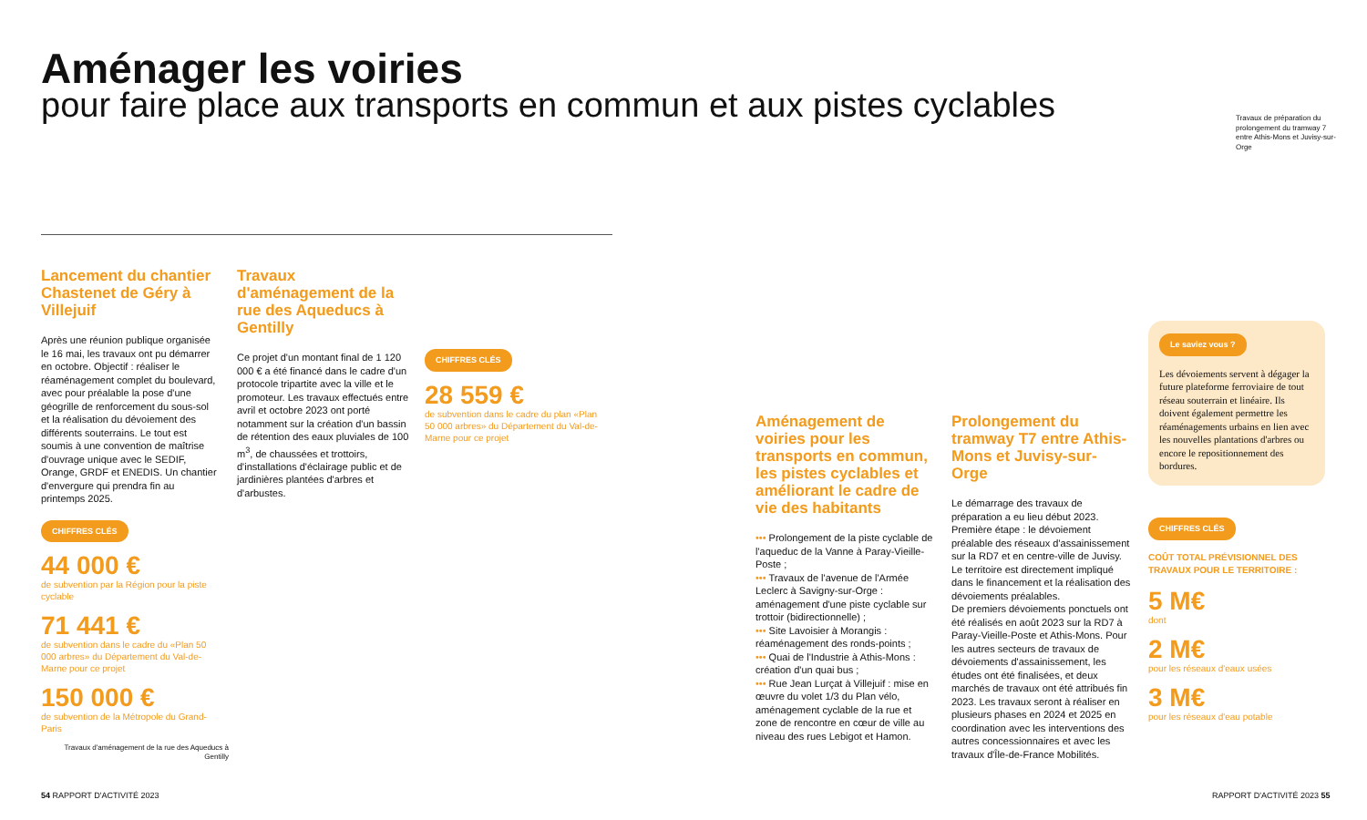Aménager les voiries
pour faire place aux transports en commun et aux pistes cyclables
Lancement du chantier Chastenet de Géry à Villejuif
Après une réunion publique organisée le 16 mai, les travaux ont pu démarrer en octobre. Objectif : réaliser le réaménagement complet du boulevard, avec pour préalable la pose d'une géogrille de renforcement du sous-sol et la réalisation du dévoiement des différents souterrains. Le tout est soumis à une convention de maîtrise d'ouvrage unique avec le SEDIF, Orange, GRDF et ENEDIS. Un chantier d'envergure qui prendra fin au printemps 2025.
CHIFFRES CLÉS
44 000 €
de subvention par la Région pour la piste cyclable
71 441 €
de subvention dans le cadre du «Plan 50 000 arbres» du Département du Val-de-Marne pour ce projet
150 000 €
de subvention de la Métropole du Grand-Paris
Travaux d'aménagement de la rue des Aqueducs à Gentilly
Travaux d'aménagement de la rue des Aqueducs à Gentilly
Ce projet d'un montant final de 1 120 000 € a été financé dans le cadre d'un protocole tripartite avec la ville et le promoteur. Les travaux effectués entre avril et octobre 2023 ont porté notamment sur la création d'un bassin de rétention des eaux pluviales de 100 m<sup>3</sup>, de chaussées et trottoirs, d'installations d'éclairage public et de jardinières plantées d'arbres et d'arbustes.
CHIFFRES CLÉS
28 559 €
de subvention dans le cadre du plan «Plan 50 000 arbres» du Département du Val-de-Marne pour ce projet
Travaux de préparation du prolongement du tramway 7 entre Athis-Mons et Juvisy-sur-Orge
Aménagement de voiries pour les transports en commun, les pistes cyclables et améliorant le cadre de vie des habitants
••• Prolongement de la piste cyclable de l'aqueduc de la Vanne à Paray-Vieille-Poste ;
••• Travaux de l'avenue de l'Armée Leclerc à Savigny-sur-Orge : aménagement d'une piste cyclable sur trottoir (bidirectionnelle) ;
••• Site Lavoisier à Morangis : réaménagement des ronds-points ;
••• Quai de l'Industrie à Athis-Mons : création d'un quai bus ;
••• Rue Jean Lurçat à Villejuif : mise en œuvre du volet 1/3 du Plan vélo, aménagement cyclable de la rue et zone de rencontre en cœur de ville au niveau des rues Lebigot et Hamon.
Prolongement du tramway T7 entre Athis-Mons et Juvisy-sur-Orge
Le démarrage des travaux de préparation a eu lieu début 2023. Première étape : le dévoiement préalable des réseaux d'assainissement sur la RD7 et en centre-ville de Juvisy. Le territoire est directement impliqué dans le financement et la réalisation des dévoiements préalables.
De premiers dévoiements ponctuels ont été réalisés en août 2023 sur la RD7 à Paray-Vieille-Poste et Athis-Mons. Pour les autres secteurs de travaux de dévoiements d'assainissement, les études ont été finalisées, et deux marchés de travaux ont été attribués fin 2023. Les travaux seront à réaliser en plusieurs phases en 2024 et 2025 en coordination avec les interventions des autres concessionnaires et avec les travaux d'Île-de-France Mobilités.
Le saviez vous ?
Les dévoiements servent à dégager la future plateforme ferroviaire de tout réseau souterrain et linéaire. Ils doivent également permettre les réaménagements urbains en lien avec les nouvelles plantations d'arbres ou encore le repositionnement des bordures.
CHIFFRES CLÉS
COÛT TOTAL PRÉVISIONNEL DES TRAVAUX POUR LE TERRITOIRE :
5 M€
dont
2 M€
pour les réseaux d'eaux usées
3 M€
pour les réseaux d'eau potable
54 RAPPORT D'ACTIVITÉ 2023 RAPPORT D'ACTIVITÉ 2023 55